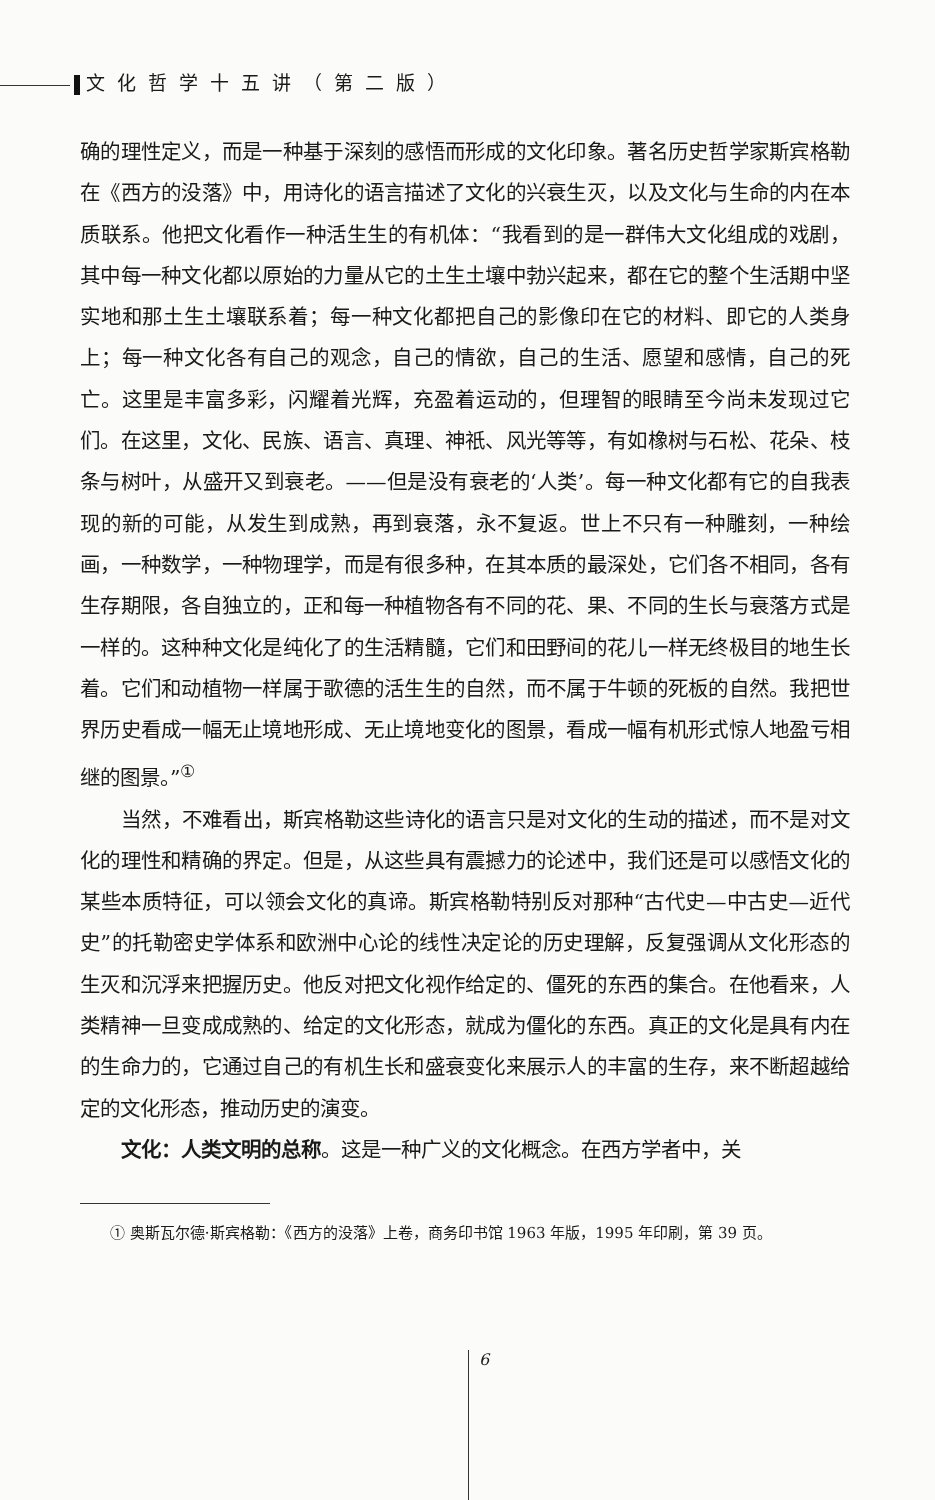文化哲学十五讲（第二版）
确的理性定义，而是一种基于深刻的感悟而形成的文化印象。著名历史哲学家斯宾格勒在《西方的没落》中，用诗化的语言描述了文化的兴衰生灭，以及文化与生命的内在本质联系。他把文化看作一种活生生的有机体：“我看到的是一群伟大文化组成的戏剧，其中每一种文化都以原始的力量从它的土生土壤中勃兴起来，都在它的整个生活期中坚实地和那土生土壤联系着；每一种文化都把自己的影像印在它的材料、即它的人类身上；每一种文化各有自己的观念，自己的情欲，自己的生活、愿望和感情，自己的死亡。这里是丰富多彩，闪耀着光辉，充盈着运动的，但理智的眼睛至今尚未发现过它们。在这里，文化、民族、语言、真理、神祇、风光等等，有如橡树与石松、花朵、枝条与树叶，从盛开又到衰老。——但是没有衰老的‘人类’。每一种文化都有它的自我表现的新的可能，从发生到成熟，再到衰落，永不复返。世上不只有一种雕刻，一种绘画，一种数学，一种物理学，而是有很多种，在其本质的最深处，它们各不相同，各有生存期限，各自独立的，正和每一种植物各有不同的花、果、不同的生长与衰落方式是一样的。这种种文化是纯化了的生活精髓，它们和田野间的花儿一样无终极目的地生长着。它们和动植物一样属于歌德的活生生的自然，而不属于牛顿的死板的自然。我把世界历史看成一幅无止境地形成、无止境地变化的图景，看成一幅有机形式惊人地盈亏相继的图景。”<sup>①</sup>
当然，不难看出，斯宾格勒这些诗化的语言只是对文化的生动的描述，而不是对文化的理性和精确的界定。但是，从这些具有震撼力的论述中，我们还是可以感悟文化的某些本质特征，可以领会文化的真谛。斯宾格勒特别反对那种“古代史—中古史—近代史”的托勒密史学体系和欧洲中心论的线性决定论的历史理解，反复强调从文化形态的生灭和沉浮来把握历史。他反对把文化视作给定的、僵死的东西的集合。在他看来，人类精神一旦变成成熟的、给定的文化形态，就成为僵化的东西。真正的文化是具有内在的生命力的，它通过自己的有机生长和盛衰变化来展示人的丰富的生存，来不断超越给定的文化形态，推动历史的演变。
文化：人类文明的总称。这是一种广义的文化概念。在西方学者中，关
① 奥斯瓦尔德·斯宾格勒：《西方的没落》上卷，商务印书馆 1963 年版，1995 年印刷，第 39 页。
6